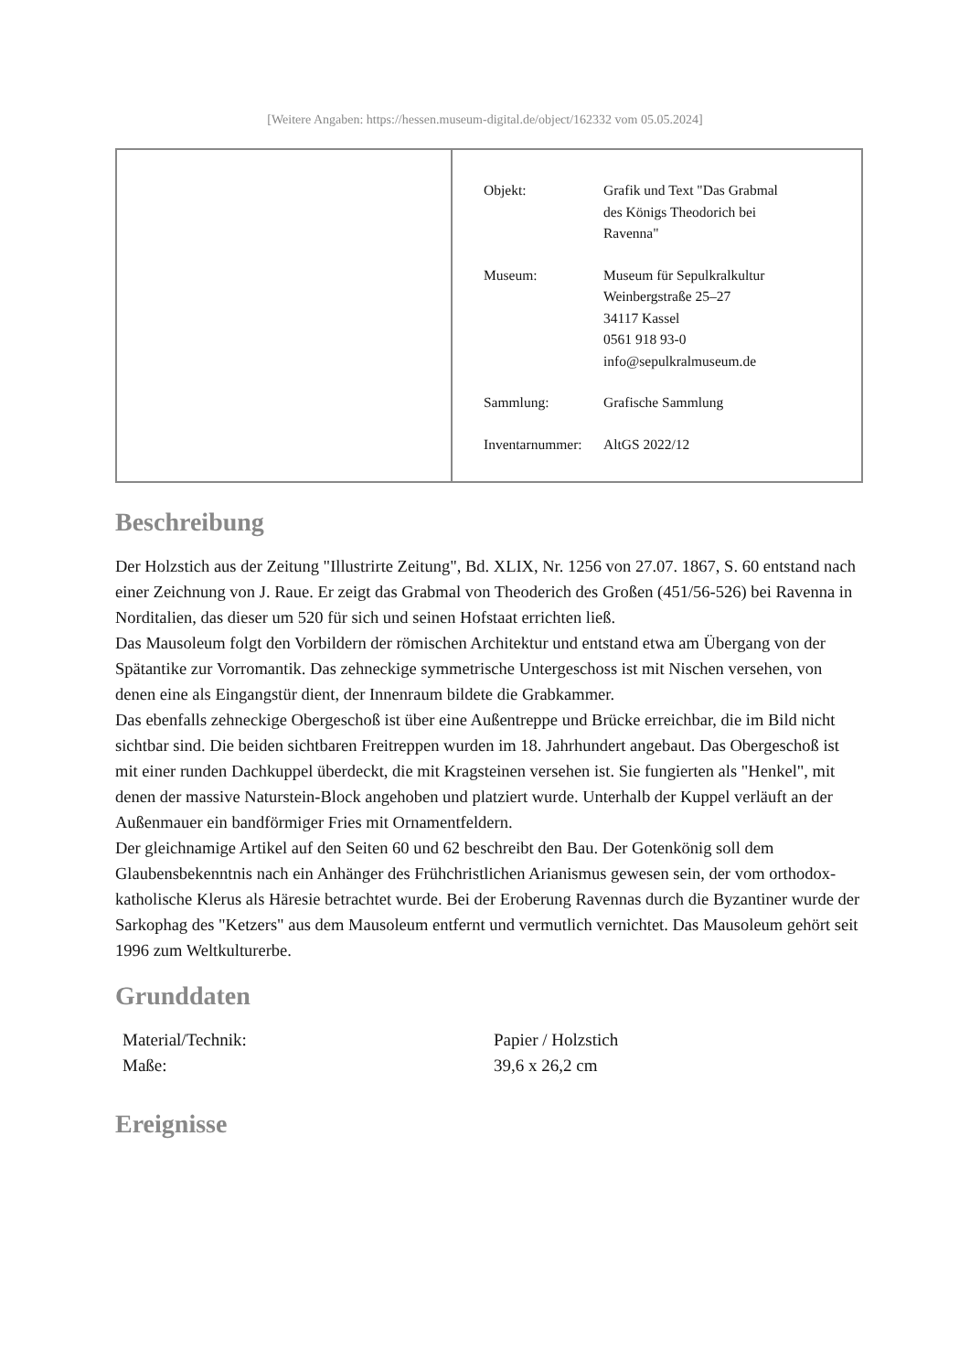[Weitere Angaben: https://hessen.museum-digital.de/object/162332 vom 05.05.2024]
| Objekt: | Grafik und Text "Das Grabmal des Königs Theodorich bei Ravenna" |
| Museum: | Museum für Sepulkralkultur Weinbergstraße 25–27 34117 Kassel 0561 918 93-0 info@sepulkralmuseum.de |
| Sammlung: | Grafische Sammlung |
| Inventarnummer: | AltGS 2022/12 |
Beschreibung
Der Holzstich aus der Zeitung "Illustrirte Zeitung", Bd. XLIX, Nr. 1256 von 27.07. 1867, S. 60 entstand nach einer Zeichnung von J. Raue. Er zeigt das Grabmal von Theoderich des Großen (451/56-526) bei Ravenna in Norditalien, das dieser um 520 für sich und seinen Hofstaat errichten ließ.
Das Mausoleum folgt den Vorbildern der römischen Architektur und entstand etwa am Übergang von der Spätantike zur Vorromantik. Das zehneckige symmetrische Untergeschoss ist mit Nischen versehen, von denen eine als Eingangstür dient, der Innenraum bildete die Grabkammer.
Das ebenfalls zehneckige Obergeschoß ist über eine Außentreppe und Brücke erreichbar, die im Bild nicht sichtbar sind. Die beiden sichtbaren Freitreppen wurden im 18. Jahrhundert angebaut. Das Obergeschoß ist mit einer runden Dachkuppel überdeckt, die mit Kragsteinen versehen ist. Sie fungierten als "Henkel", mit denen der massive Naturstein-Block angehoben und platziert wurde. Unterhalb der Kuppel verläuft an der Außenmauer ein bandförmiger Fries mit Ornamentfeldern.
Der gleichnamige Artikel auf den Seiten 60 und 62 beschreibt den Bau. Der Gotenkönig soll dem Glaubensbekenntnis nach ein Anhänger des Frühchristlichen Arianismus gewesen sein, der vom orthodox-katholische Klerus als Häresie betrachtet wurde. Bei der Eroberung Ravennas durch die Byzantiner wurde der Sarkophag des "Ketzers" aus dem Mausoleum entfernt und vermutlich vernichtet. Das Mausoleum gehört seit 1996 zum Weltkulturerbe.
Grunddaten
| Material/Technik: | Papier / Holzstich |
| Maße: | 39,6 x 26,2 cm |
Ereignisse